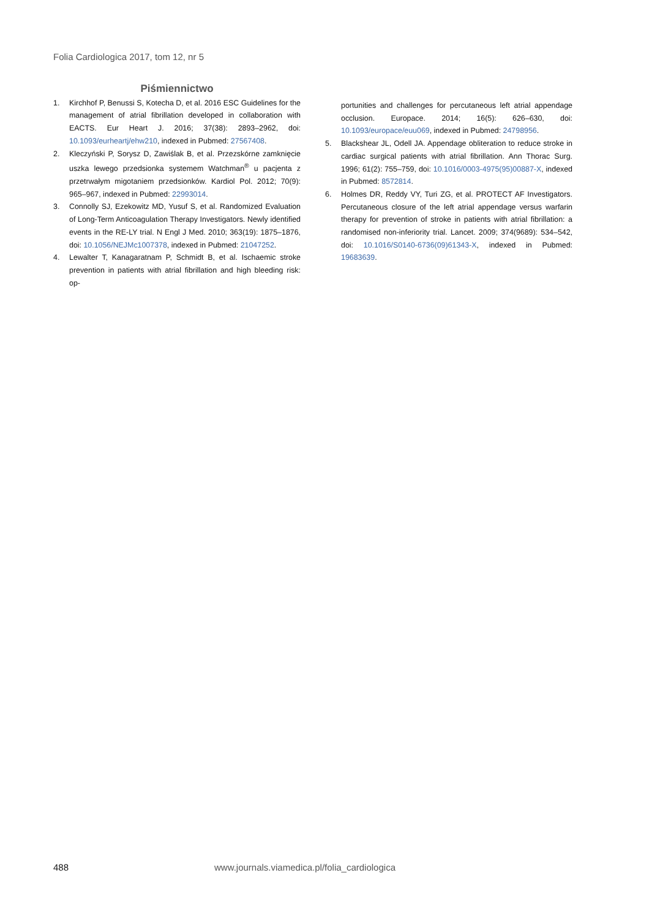Folia Cardiologica 2017, tom 12, nr 5
Piśmiennictwo
1. Kirchhof P, Benussi S, Kotecha D, et al. 2016 ESC Guidelines for the management of atrial fibrillation developed in collaboration with EACTS. Eur Heart J. 2016; 37(38): 2893–2962, doi: 10.1093/eurheartj/ehw210, indexed in Pubmed: 27567408.
2. Kleczyński P, Sorysz D, Zawiślak B, et al. Przezskórne zamknięcie uszka lewego przedsionka systemem Watchman<sup>®</sup> u pacjenta z przetrwałym migotaniem przedsionków. Kardiol Pol. 2012; 70(9): 965–967, indexed in Pubmed: 22993014.
3. Connolly SJ, Ezekowitz MD, Yusuf S, et al. Randomized Evaluation of Long-Term Anticoagulation Therapy Investigators. Newly identified events in the RE-LY trial. N Engl J Med. 2010; 363(19): 1875–1876, doi: 10.1056/NEJMc1007378, indexed in Pubmed: 21047252.
4. Lewalter T, Kanagaratnam P, Schmidt B, et al. Ischaemic stroke prevention in patients with atrial fibrillation and high bleeding risk: op-
portunities and challenges for percutaneous left atrial appendage occlusion. Europace. 2014; 16(5): 626–630, doi: 10.1093/europace/euu069, indexed in Pubmed: 24798956.
5. Blackshear JL, Odell JA. Appendage obliteration to reduce stroke in cardiac surgical patients with atrial fibrillation. Ann Thorac Surg. 1996; 61(2): 755–759, doi: 10.1016/0003-4975(95)00887-X, indexed in Pubmed: 8572814.
6. Holmes DR, Reddy VY, Turi ZG, et al. PROTECT AF Investigators. Percutaneous closure of the left atrial appendage versus warfarin therapy for prevention of stroke in patients with atrial fibrillation: a randomised non-inferiority trial. Lancet. 2009; 374(9689): 534–542, doi: 10.1016/S0140-6736(09)61343-X, indexed in Pubmed: 19683639.
488 www.journals.viamedica.pl/folia_cardiologica